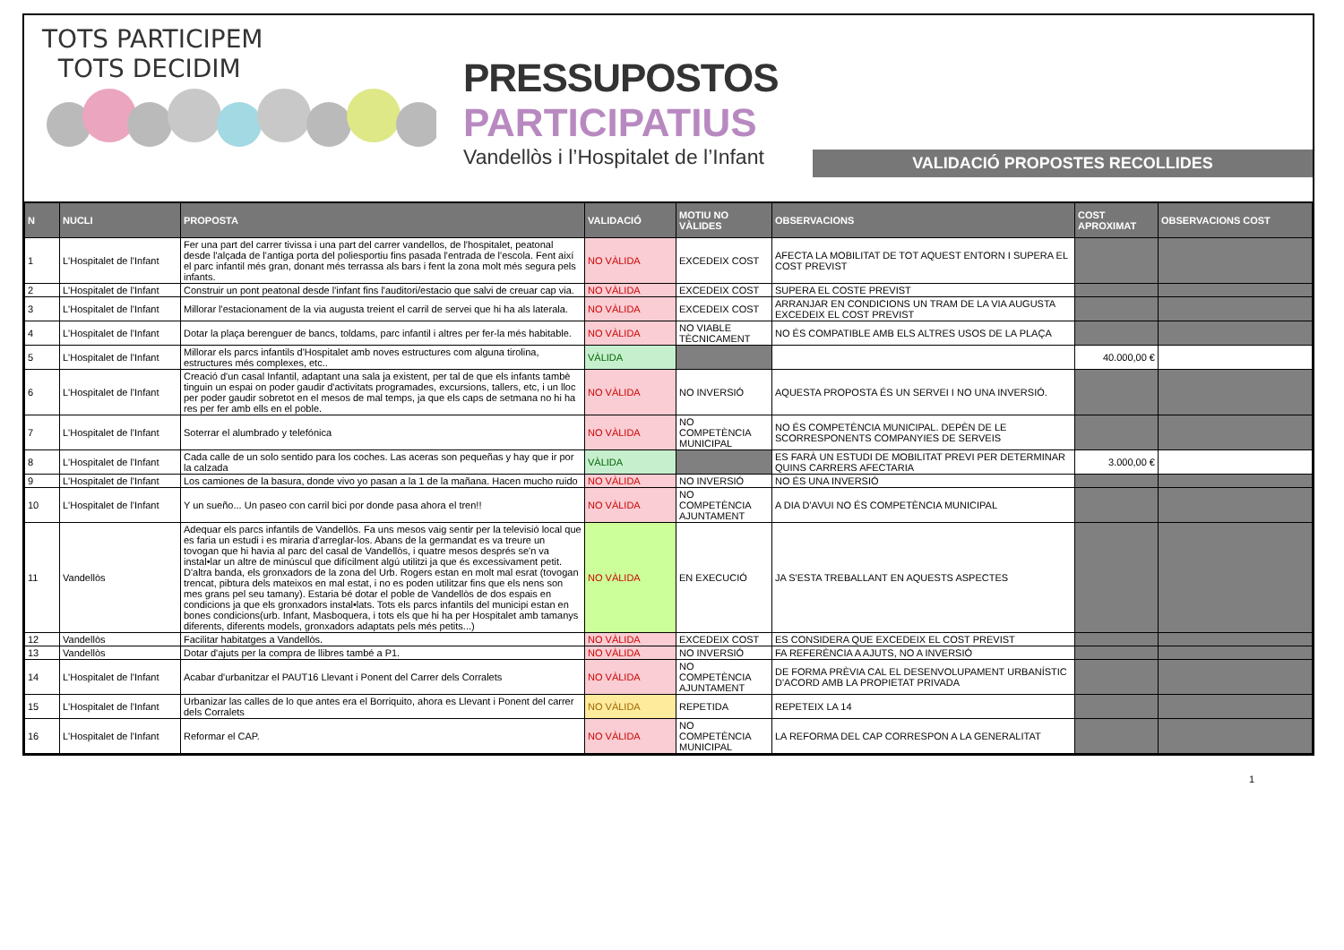TOTS PARTICIPEM
TOTS DECIDIM
PRESSUPOSTOS
PARTICIPATIUS
Vandellòs i l’Hospitalet de l’Infant
VALIDACIÓ PROPOSTES RECOLLIDES
| N | NUCLI | PROPOSTA | VALIDACIÓ | MOTIU NO VÀLIDES | OBSERVACIONS | COST APROXIMAT | OBSERVACIONS COST |
| --- | --- | --- | --- | --- | --- | --- | --- |
| 1 | L'Hospitalet de l'Infant | Fer una part del carrer tivissa i una part del carrer vandellos, de l'hospitalet, peatonal desde l'alçada de l'antiga porta del poliesportiu fins pasada l'entrada de l'escola. Fent així el parc infantil més gran, donant més terrassa als bars i fent la zona molt més segura pels infants. | NO VÀLIDA | EXCEDEIX COST | AFECTA LA MOBILITAT DE TOT AQUEST ENTORN I SUPERA EL COST PREVIST | | |
| 2 | L'Hospitalet de l'Infant | Construir un pont peatonal desde l'infant fins l'auditori/estacio que salvi de creuar cap via. | NO VÀLIDA | EXCEDEIX COST | SUPERA EL COSTE PREVIST | | |
| 3 | L'Hospitalet de l'Infant | Millorar l'estacionament de la via augusta treient el carril de servei que hi ha als laterala. | NO VÀLIDA | EXCEDEIX COST | ARRANJAR EN CONDICIONS UN TRAM DE LA VIA AUGUSTA EXCEDEIX EL COST PREVIST | | |
| 4 | L'Hospitalet de l'Infant | Dotar la plaça berenguer de bancs, toldams, parc infantil i altres per fer-la més habitable. | NO VÀLIDA | NO VIABLE TÈCNICAMENT | NO ÉS COMPATIBLE AMB ELS ALTRES USOS DE LA PLAÇA | | |
| 5 | L'Hospitalet de l'Infant | Millorar els parcs infantils d'Hospitalet amb noves estructures com alguna tirolina, estructures més complexes, etc.. | VÀLIDA | | | 40.000,00 € | |
| 6 | L'Hospitalet de l'Infant | Creació d'un casal Infantil, adaptant una sala ja existent, per tal de que els infants tambè tinguin un espai on poder gaudir d'activitats programades, excursions, tallers, etc, i un lloc per poder gaudir sobretot en el mesos de mal temps, ja que els caps de setmana no hi ha res per fer amb ells en el poble. | NO VÀLIDA | NO INVERSIÓ | AQUESTA PROPOSTA ÉS UN SERVEI I NO UNA INVERSIÓ. | | |
| 7 | L'Hospitalet de l'Infant | Soterrar el alumbrado y telefónica | NO VÀLIDA | NO COMPETÈNCIA MUNICIPAL | NO ÉS COMPETÈNCIA MUNICIPAL. DEPÈN DE LE SCORRESPONENTS COMPANYIES DE SERVEIS | | |
| 8 | L'Hospitalet de l'Infant | Cada calle de un solo sentido para los coches. Las aceras son pequeñas y hay que ir por la calzada | VÀLIDA | | ES FARÀ UN ESTUDI DE MOBILITAT PREVI PER DETERMINAR QUINS CARRERS AFECTARIA | 3.000,00 € | |
| 9 | L'Hospitalet de l'Infant | Los camiones de la basura, donde vivo yo pasan a la 1 de la mañana. Hacen mucho ruido | NO VÀLIDA | NO INVERSIÓ | NO ÉS UNA INVERSIÓ | | |
| 10 | L'Hospitalet de l'Infant | Y un sueño... Un paseo con carril bici por donde pasa ahora el tren!! | NO VÀLIDA | NO COMPETÈNCIA AJUNTAMENT | A DIA D'AVUI NO ÉS COMPETÈNCIA MUNICIPAL | | |
| 11 | Vandellòs | Adequar els parcs infantils de Vandellòs. Fa uns mesos vaig sentir per la televisió local que es faria un estudi i es miraria d'arreglar-los. Abans de la germandat es va treure un tovogan que hi havia al parc del casal de Vandellòs, i quatre mesos després se'n va instal•lar un altre de minúscul que difícilment algú utilitzi ja que és excessivament petit. D'altra banda, els gronxadors de la zona del Urb. Rogers estan en molt mal esrat (tovogan trencat, pibtura dels mateixos en mal estat, i no es poden utilitzar fins que els nens son mes grans pel seu tamany). Estaria bé dotar el poble de Vandellòs de dos espais en condicions ja que els gronxadors instal•lats. Tots els parcs infantils del municipi estan en bones condicions(urb. Infant, Masboquera, i tots els que hi ha per Hospitalet amb tamanys diferents, diferents models, gronxadors adaptats pels més petits...) | NO VÀLIDA | EN EXECUCIÓ | JA S'ESTA TREBALLANT EN AQUESTS ASPECTES | | |
| 12 | Vandellòs | Facilitar habitatges a Vandellòs. | NO VÀLIDA | EXCEDEIX COST | ES CONSIDERA QUE EXCEDEIX EL COST PREVIST | | |
| 13 | Vandellòs | Dotar d'ajuts per la compra de llibres també a P1. | NO VÀLIDA | NO INVERSIÓ | FA REFERÈNCIA A AJUTS, NO A INVERSIÓ | | |
| 14 | L'Hospitalet de l'Infant | Acabar d'urbanitzar el PAUT16 Llevant i Ponent del Carrer dels Corralets | NO VÀLIDA | NO COMPETÈNCIA AJUNTAMENT | DE FORMA PRÈVIA CAL EL DESENVOLUPAMENT URBANÍSTIC D'ACORD AMB LA PROPIETAT PRIVADA | | |
| 15 | L'Hospitalet de l'Infant | Urbanizar las calles de lo que antes era el Borriquito, ahora es Llevant i Ponent del carrer dels Corralets | NO VÀLIDA | REPETIDA | REPETEIX LA 14 | | |
| 16 | L'Hospitalet de l'Infant | Reformar el CAP. | NO VÀLIDA | NO COMPETÈNCIA MUNICIPAL | LA REFORMA DEL CAP CORRESPON A LA GENERALITAT | | |
1